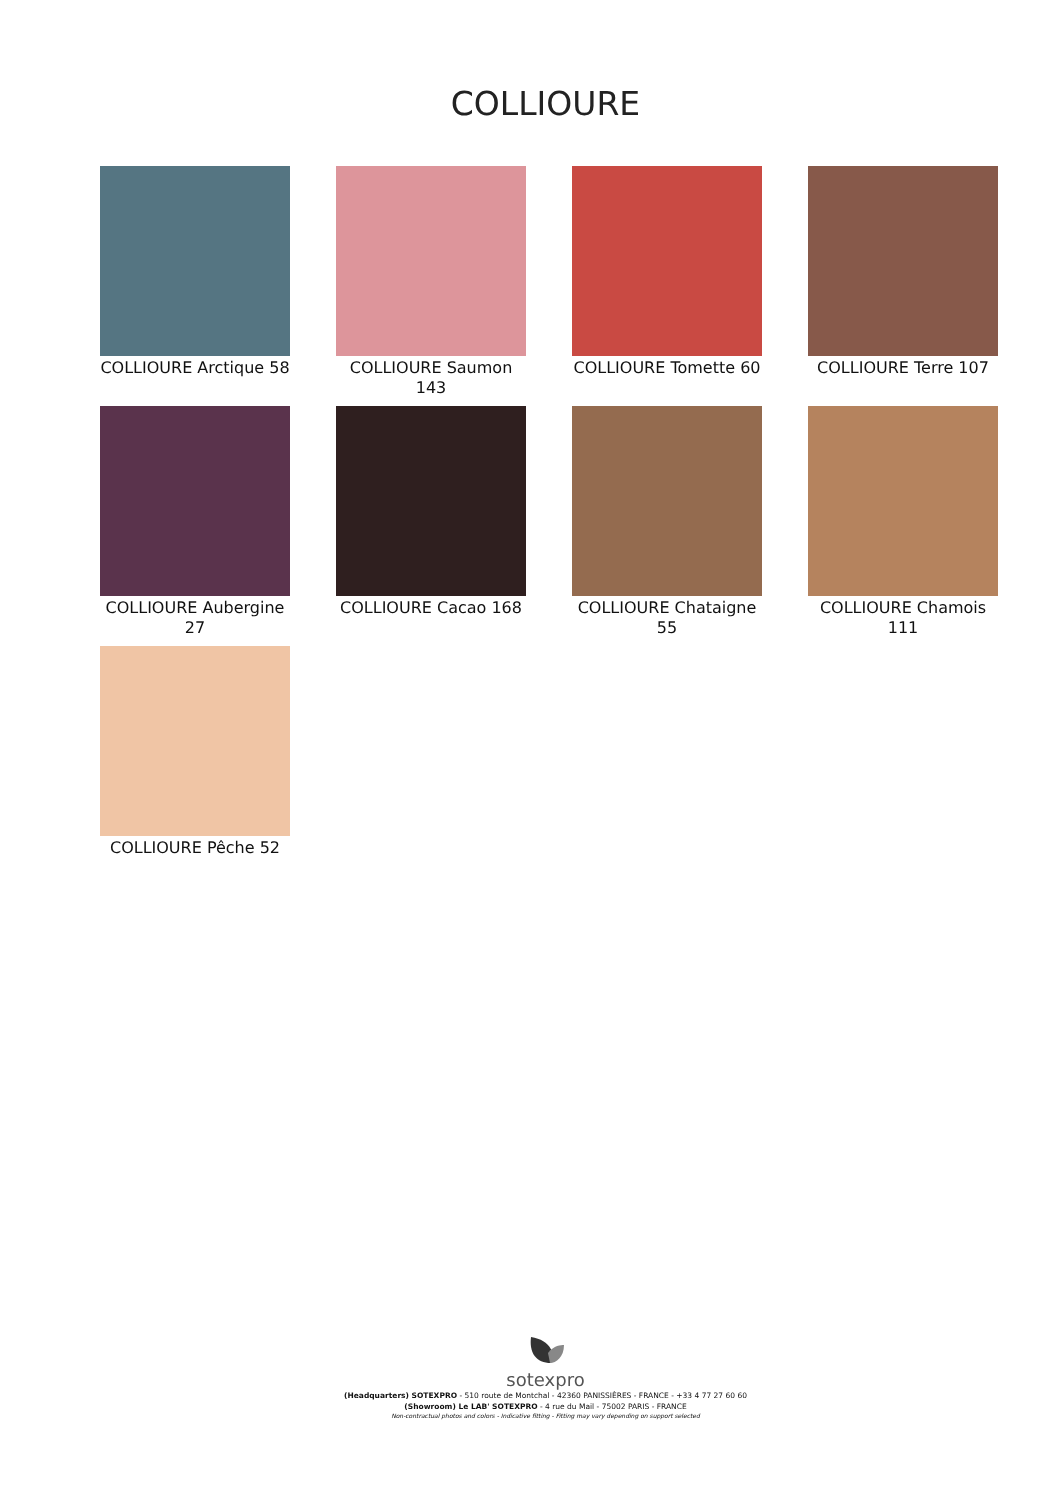COLLIOURE
COLLIOURE Arctique 58
COLLIOURE Saumon 143
COLLIOURE Tomette 60
COLLIOURE Terre 107
COLLIOURE Aubergine 27
COLLIOURE Cacao 168
COLLIOURE Chataigne 55
COLLIOURE Chamois 111
COLLIOURE Pêche 52
sotexpro
(Headquarters) SOTEXPRO - 510 route de Montchal - 42360 PANISSIÈRES - FRANCE - +33 4 77 27 60 60
(Showroom) Le LAB' SOTEXPRO - 4 rue du Mail - 75002 PARIS - FRANCE
Non-contractual photos and colors - Indicative fitting - Fitting may vary depending on support selected